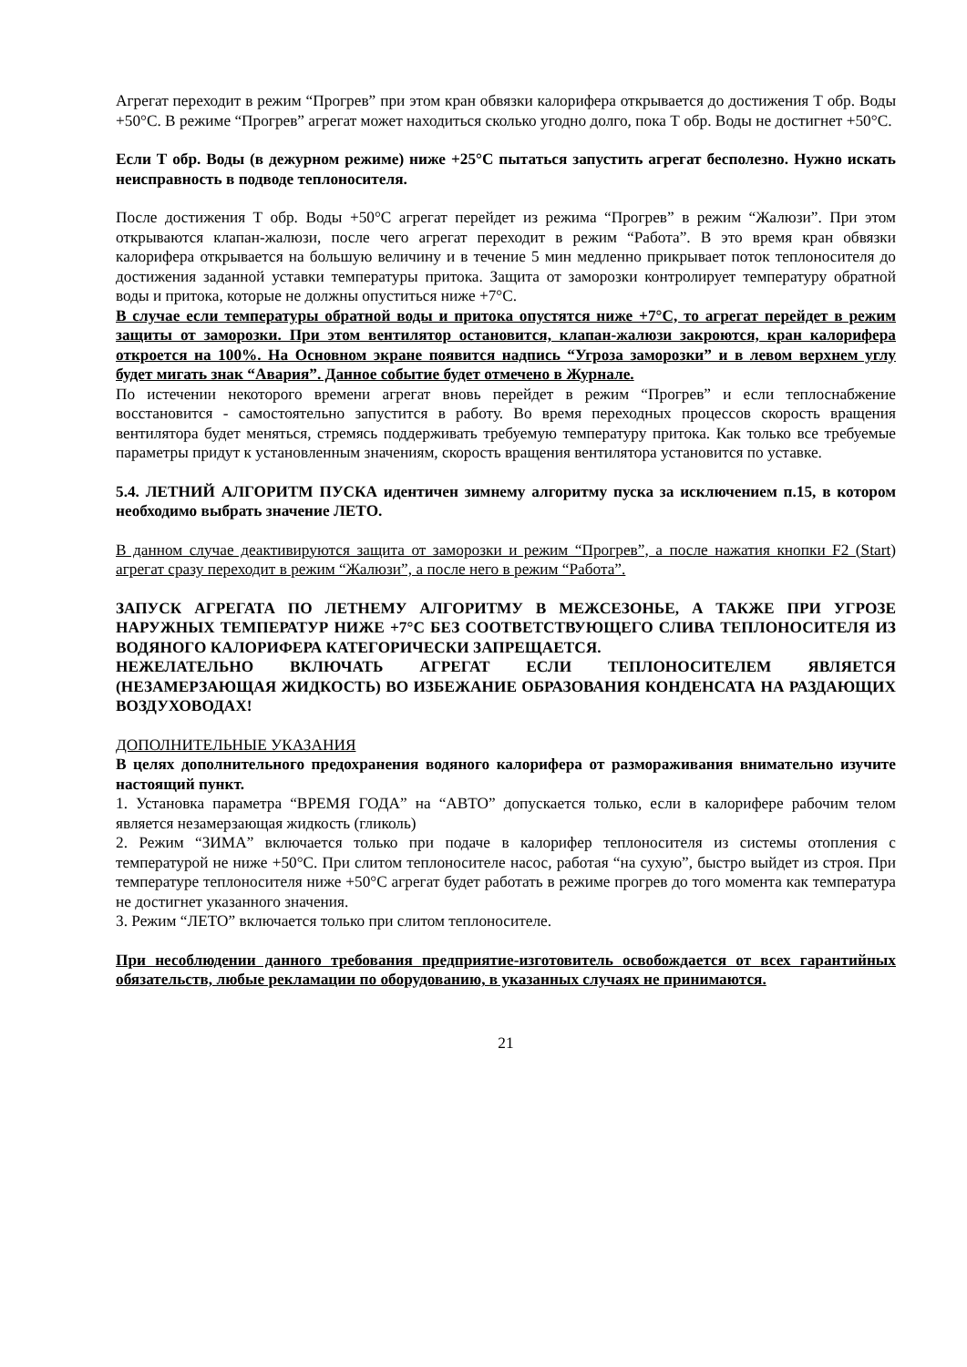Агрегат переходит в режим “Прогрев” при этом кран обвязки калорифера открывается до достижения Т обр. Воды +50°С. В режиме “Прогрев” агрегат может находиться сколько угодно долго, пока Т обр. Воды не достигнет +50°С.
Если Т обр. Воды (в дежурном режиме) ниже +25°С пытаться запустить агрегат бесполезно. Нужно искать неисправность в подводе теплоносителя.
После достижения Т обр. Воды +50°С агрегат перейдет из режима “Прогрев” в режим “Жалюзи”. При этом открываются клапан-жалюзи, после чего агрегат переходит в режим “Работа”. В это время кран обвязки калорифера открывается на большую величину и в течение 5 мин медленно прикрывает поток теплоносителя до достижения заданной уставки температуры притока. Защита от заморозки контролирует температуру обратной воды и притока, которые не должны опуститься ниже +7°С.
В случае если температуры обратной воды и притока опустятся ниже +7°С, то агрегат перейдет в режим защиты от заморозки. При этом вентилятор остановится, клапан-жалюзи закроются, кран калорифера откроется на 100%. На Основном экране появится надпись “Угроза заморозки” и в левом верхнем углу будет мигать знак “Авария”. Данное событие будет отмечено в Журнале.
По истечении некоторого времени агрегат вновь перейдет в режим “Прогрев” и если теплоснабжение восстановится - самостоятельно запустится в работу. Во время переходных процессов скорость вращения вентилятора будет меняться, стремясь поддерживать требуемую температуру притока. Как только все требуемые параметры придут к установленным значениям, скорость вращения вентилятора установится по уставке.
5.4. ЛЕТНИЙ АЛГОРИТМ ПУСКА идентичен зимнему алгоритму пуска за исключением п.15, в котором необходимо выбрать значение ЛЕТО.
В данном случае деактивируются защита от заморозки и режим “Прогрев”, а после нажатия кнопки F2 (Start) агрегат сразу переходит в режим “Жалюзи”, а после него в режим “Работа”.
ЗАПУСК АГРЕГАТА ПО ЛЕТНЕМУ АЛГОРИТМУ В МЕЖСЕЗОНЬЕ, А ТАКЖЕ ПРИ УГРОЗЕ НАРУЖНЫХ ТЕМПЕРАТУР НИЖЕ +7°С БЕЗ СООТВЕТСТВУЮЩЕГО СЛИВА ТЕПЛОНОСИТЕЛЯ ИЗ ВОДЯНОГО КАЛОРИФЕРА КАТЕГОРИЧЕСКИ ЗАПРЕЩАЕТСЯ.
НЕЖЕЛАТЕЛЬНО ВКЛЮЧАТЬ АГРЕГАТ ЕСЛИ ТЕПЛОНОСИТЕЛЕМ ЯВЛЯЕТСЯ (НЕЗАМЕРЗАЮЩАЯ ЖИДКОСТЬ) ВО ИЗБЕЖАНИЕ ОБРАЗОВАНИЯ КОНДЕНСАТА НА РАЗДАЮЩИХ ВОЗДУХОВОДАХ!
ДОПОЛНИТЕЛЬНЫЕ УКАЗАНИЯ
В целях дополнительного предохранения водяного калорифера от размораживания внимательно изучите настоящий пункт.
1. Установка параметра “ВРЕМЯ ГОДА” на “АВТО” допускается только, если в калорифере рабочим телом является незамерзающая жидкость (гликоль)
2. Режим “ЗИМА” включается только при подаче в калорифер теплоносителя из системы отопления с температурой не ниже +50°С. При слитом теплоносителе насос, работая “на сухую”, быстро выйдет из строя. При температуре теплоносителя ниже +50°С агрегат будет работать в режиме прогрев до того момента как температура не достигнет указанного значения.
3. Режим “ЛЕТО” включается только при слитом теплоносителе.
При несоблюдении данного требования предприятие-изготовитель освобождается от всех гарантийных обязательств, любые рекламации по оборудованию, в указанных случаях не принимаются.
21